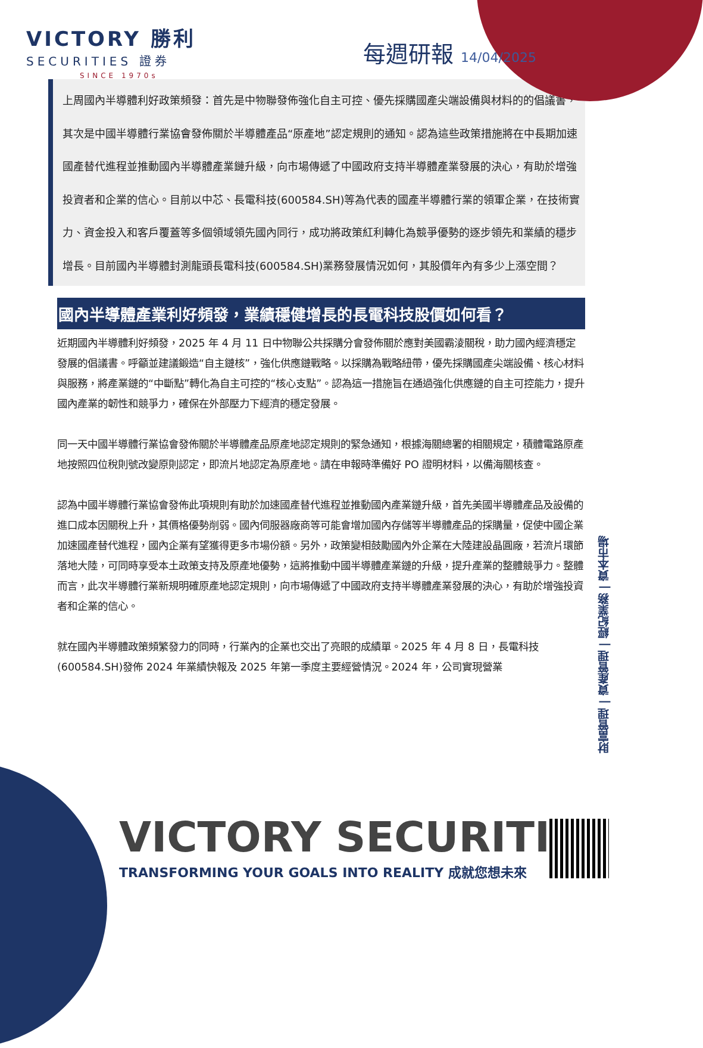VICTORY 勝利
SECURITIES 證券
SINCE 1970s
每週研報 14/04/2025
上周國內半導體利好政策頻發：首先是中物聯發佈強化自主可控、優先採購國產尖端設備與材料的的倡議書，其次是中國半導體行業協會發佈關於半導體產品“原產地”認定規則的通知。認為這些政策措施將在中長期加速國產替代進程並推動國內半導體產業鏈升級，向市場傳遞了中國政府支持半導體產業發展的決心，有助於增強投資者和企業的信心。目前以中芯、長電科技(600584.SH)等為代表的國產半導體行業的領軍企業，在技術實力、資金投入和客戶覆蓋等多個領域領先國內同行，成功將政策紅利轉化為競爭優勢的逐步領先和業績的穩步增長。目前國內半導體封測龍頭長電科技(600584.SH)業務發展情況如何，其股價年內有多少上漲空間？
國內半導體產業利好頻發，業績穩健增長的長電科技股價如何看？
近期國內半導體利好頻發，2025 年 4 月 11 日中物聯公共採購分會發佈關於應對美國霸淩關稅，助力國內經濟穩定發展的倡議書。呼籲並建議鍛造“自主鏈核”，強化供應鏈戰略。以採購為戰略紐帶，優先採購國產尖端設備、核心材料與服務，將產業鏈的“中斷點”轉化為自主可控的“核心支點”。認為這一措施旨在通過強化供應鏈的自主可控能力，提升國內產業的韌性和競爭力，確保在外部壓力下經濟的穩定發展。
同一天中國半導體行業協會發佈關於半導體產品原產地認定規則的緊急通知，根據海關總署的相關規定，積體電路原產地按照四位稅則號改變原則認定，即流片地認定為原產地。請在申報時準備好 PO 證明材料，以備海關核查。
認為中國半導體行業協會發佈此項規則有助於加速國產替代進程並推動國內產業鏈升級，首先美國半導體產品及設備的進口成本因關稅上升，其價格優勢削弱。國內伺服器廠商等可能會增加國內存儲等半導體產品的採購量，促使中國企業加速國產替代進程，國內企業有望獲得更多市場份額。另外，政策變相鼓勵國內外企業在大陸建設晶圓廠，若流片環節落地大陸，可同時享受本土政策支持及原產地優勢，這將推動中國半導體產業鏈的升級，提升產業的整體競爭力。整體而言，此次半導體行業新規明確原產地認定規則，向市場傳遞了中國政府支持半導體產業發展的決心，有助於增強投資者和企業的信心。
就在國內半導體政策頻繁發力的同時，行業內的企業也交出了亮眼的成績單。2025 年 4 月 8 日，長電科技(600584.SH)發佈 2024 年業績快報及 2025 年第一季度主要經營情況。2024 年，公司實現營業
財富管理 | 資產管理 | 經紀業務 | 資本市場
VICTORY SECURITIES
TRANSFORMING YOUR GOALS INTO REALITY 成就您想未來